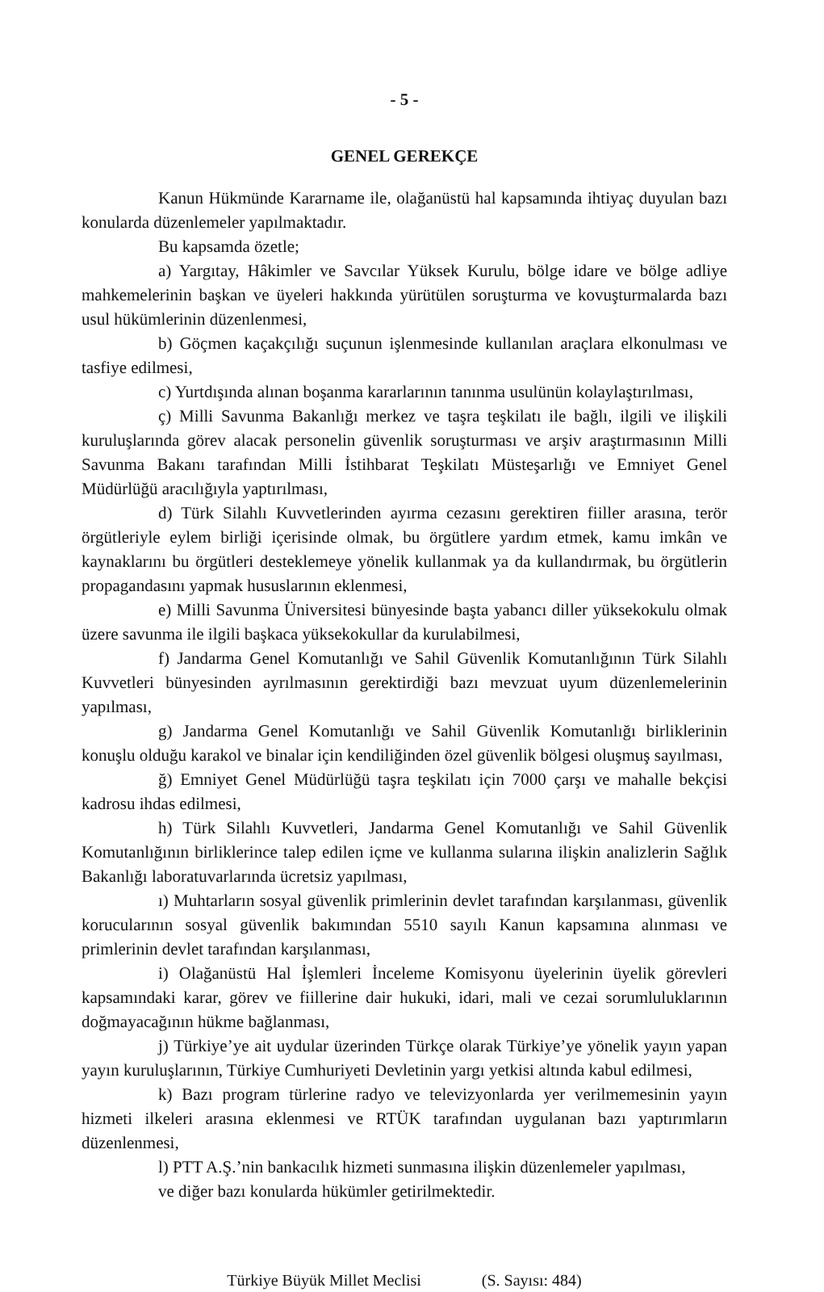- 5 -
GENEL GEREKÇE
Kanun Hükmünde Kararname ile, olağanüstü hal kapsamında ihtiyaç duyulan bazı konularda düzenlemeler yapılmaktadır.
Bu kapsamda özetle;
a) Yargıtay, Hâkimler ve Savcılar Yüksek Kurulu, bölge idare ve bölge adliye mahkemelerinin başkan ve üyeleri hakkında yürütülen soruşturma ve kovuşturmalarda bazı usul hükümlerinin düzenlenmesi,
b) Göçmen kaçakçılığı suçunun işlenmesinde kullanılan araçlara elkonulması ve tasfiye edilmesi,
c) Yurtdışında alınan boşanma kararlarının tanınma usulünün kolaylaştırılması,
ç) Milli Savunma Bakanlığı merkez ve taşra teşkilatı ile bağlı, ilgili ve ilişkili kuruluşlarında görev alacak personelin güvenlik soruşturması ve arşiv araştırmasının Milli Savunma Bakanı tarafından Milli İstihbarat Teşkilatı Müsteşarlığı ve Emniyet Genel Müdürlüğü aracılığıyla yaptırılması,
d) Türk Silahlı Kuvvetlerinden ayırma cezasını gerektiren fiiller arasına, terör örgütleriyle eylem birliği içerisinde olmak, bu örgütlere yardım etmek, kamu imkân ve kaynaklarını bu örgütleri desteklemeye yönelik kullanmak ya da kullandırmak, bu örgütlerin propagandasını yapmak hususlarının eklenmesi,
e) Milli Savunma Üniversitesi bünyesinde başta yabancı diller yüksekokulu olmak üzere savunma ile ilgili başkaca yüksekokullar da kurulabilmesi,
f) Jandarma Genel Komutanlığı ve Sahil Güvenlik Komutanlığının Türk Silahlı Kuvvetleri bünyesinden ayrılmasının gerektirdiği bazı mevzuat uyum düzenlemelerinin yapılması,
g) Jandarma Genel Komutanlığı ve Sahil Güvenlik Komutanlığı birliklerinin konuşlu olduğu karakol ve binalar için kendiliğinden özel güvenlik bölgesi oluşmuş sayılması,
ğ) Emniyet Genel Müdürlüğü taşra teşkilatı için 7000 çarşı ve mahalle bekçisi kadrosu ihdas edilmesi,
h) Türk Silahlı Kuvvetleri, Jandarma Genel Komutanlığı ve Sahil Güvenlik Komutanlığının birliklerince talep edilen içme ve kullanma sularına ilişkin analizlerin Sağlık Bakanlığı laboratuvarlarında ücretsiz yapılması,
ı) Muhtarların sosyal güvenlik primlerinin devlet tarafından karşılanması, güvenlik korucularının sosyal güvenlik bakımından 5510 sayılı Kanun kapsamına alınması ve primlerinin devlet tarafından karşılanması,
i) Olağanüstü Hal İşlemleri İnceleme Komisyonu üyelerinin üyelik görevleri kapsamındaki karar, görev ve fiillerine dair hukuki, idari, mali ve cezai sorumluluklarının doğmayacağının hükme bağlanması,
j) Türkiye’ye ait uydular üzerinden Türkçe olarak Türkiye’ye yönelik yayın yapan yayın kuruluşlarının, Türkiye Cumhuriyeti Devletinin yargı yetkisi altında kabul edilmesi,
k) Bazı program türlerine radyo ve televizyonlarda yer verilmemesinin yayın hizmeti ilkeleri arasına eklenmesi ve RTÜK tarafından uygulanan bazı yaptırımların düzenlenmesi,
l) PTT A.Ş.’nin bankacılık hizmeti sunmasına ilişkin düzenlemeler yapılması,
ve diğer bazı konularda hükümler getirilmektedir.
Türkiye Büyük Millet Meclisi (S. Sayısı: 484)